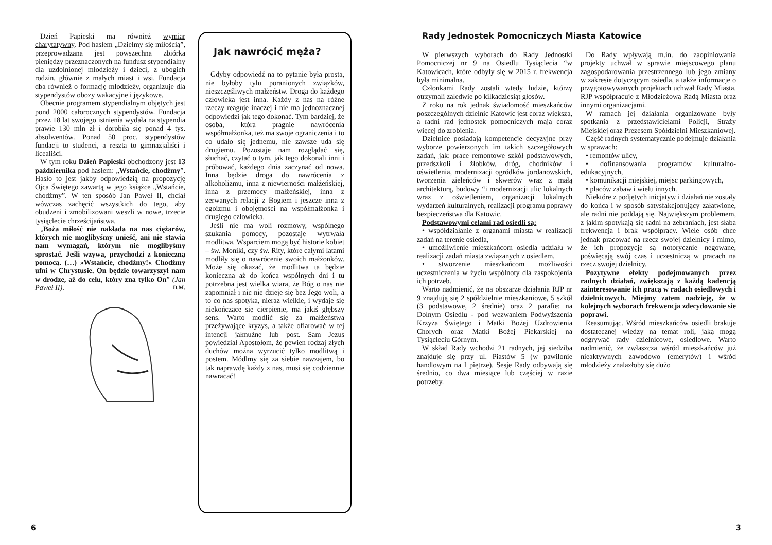Dzień Papieski ma również wymiar charytatywny. Pod hasłem „Dzielmy się miłością”, przeprowadzana jest powszechna zbiórka pieniędzy przeznaczonych na fundusz stypendialny dla uzdolnionej młodzieży i dzieci, z ubogich rodzin, głównie z małych miast i wsi. Fundacja dba również o formację młodzieży, organizuje dla stypendystów obozy wakacyjne i językowe.
Obecnie programem stypendialnym objętych jest pond 2000 całorocznych stypendystów. Fundacja przez 18 lat swojego istnienia wydała na stypendia prawie 130 mln zł i dorobiła się ponad 4 tys. absolwentów. Ponad 50 proc. stypendystów fundacji to studenci, a reszta to gimnazjaliści i licealiści.
W tym roku Dzień Papieski obchodzony jest 13 października pod hasłem: „Wstańcie, chodźmy”. Hasło to jest jakby odpowiedzią na propozycję Ojca Świętego zawartą w jego książce „Wstańcie, chodźmy”. W ten sposób Jan Paweł II, chciał wówczas zachęcić wszystkich do tego, aby obudzeni i zmobilizowani weszli w nowe, trzecie tysiąclecie chrześcijaństwa.
„Boża miłość nie nakłada na nas ciężarów, których nie moglibyśmy unieść, ani nie stawia nam wymagań, którym nie moglibyśmy sprostać. Jeśli wzywa, przychodzi z konieczną pomocą. (…) »Wstańcie, chodźmy!« Chodźmy ufni w Chrystusie. On będzie towarzyszył nam w drodze, aż do celu, który zna tylko On” (Jan Paweł II). D.M.
Jak nawrócić męża?
Gdyby odpowiedź na to pytanie była prosta, nie byłoby tylu poranionych związków, nieszczęśliwych małżeństw. Droga do każdego człowieka jest inna. Każdy z nas na różne rzeczy reaguje inaczej i nie ma jednoznacznej odpowiedzi jak tego dokonać. Tym bardziej, że osoba, która pragnie nawrócenia współmałżonka, też ma swoje ograniczenia i to co udało się jednemu, nie zawsze uda się drugiemu. Pozostaje nam rozglądać się, słuchać, czytać o tym, jak tego dokonali inni i próbować, każdego dnia zaczynać od nowa. Inna będzie droga do nawrócenia z alkoholizmu, inna z niewierności małżeńskiej, inna z przemocy małżeńskiej, inna z zerwanych relacji z Bogiem i jeszcze inna z egoizmu i obojętności na współmałżonka i drugiego człowieka.
Jeśli nie ma woli rozmowy, wspólnego szukania pomocy, pozostaje wytrwała modlitwa. Wsparciem mogą być historie kobiet – św. Moniki, czy św. Rity, które całymi latami modliły się o nawrócenie swoich małżonków. Może się okazać, że modlitwa ta będzie konieczna aż do końca wspólnych dni i tu potrzebna jest wielka wiara, że Bóg o nas nie zapomniał i nic nie dzieje się bez Jego woli, a to co nas spotyka, nieraz wielkie, i wydaje się niekończące się cierpienie, ma jakiś głębszy sens. Warto modlić się za małżeństwa przeżywające kryzys, a także ofiarować w tej intencji jałmużnę lub post. Sam Jezus powiedział Apostołom, że pewien rodzaj złych duchów można wyrzucić tylko modlitwą i postem. Módlmy się za siebie nawzajem, bo tak naprawdę każdy z nas, musi się codziennie nawracać!
6
Rady Jednostek Pomocniczych Miasta Katowice
W pierwszych wyborach do Rady Jednostki Pomocniczej nr 9 na Osiedlu Tysiąclecia “w Katowicach, które odbyły się w 2015 r. frekwencja była minimalna.
Członkami Rady zostali wtedy ludzie, którzy otrzymali zaledwie po kilkadziesiąt głosów.
Z roku na rok jednak świadomość mieszkańców poszczególnych dzielnic Katowic jest coraz większa, a radni rad jednostek pomocniczych mają coraz więcej do zrobienia.
Dzielnice posiadają kompetencje decyzyjne przy wyborze powierzonych im takich szczegółowych zadań, jak: prace remontowe szkół podstawowych, przedszkoli i żłobków, dróg, chodników i oświetlenia, modernizacji ogródków jordanowskich, tworzenia zieleńców i skwerów wraz z małą architekturą, budowy “i modernizacji ulic lokalnych wraz z oświetleniem, organizacji lokalnych wydarzeń kulturalnych, realizacji programu poprawy bezpieczeństwa dla Katowic.
Podstawowymi celami rad osiedli są:
• współdziałanie z organami miasta w realizacji zadań na terenie osiedla,
• umożliwienie mieszkańcom osiedla udziału w realizacji zadań miasta związanych z osiedlem,
• stworzenie mieszkańcom możliwości uczestniczenia w życiu wspólnoty dla zaspokojenia ich potrzeb.
Warto nadmienić, że na obszarze działania RJP nr 9 znajdują się 2 spółdzielnie mieszkaniowe, 5 szkół (3 podstawowe, 2 średnie) oraz 2 parafie: na Dolnym Osiedlu - pod wezwaniem Podwyższenia Krzyża Świętego i Matki Bożej Uzdrowienia Chorych oraz Matki Bożej Piekarskiej na Tysiącleciu Górnym.
W skład Rady wchodzi 21 radnych, jej siedziba znajduje się przy ul. Piastów 5 (w pawilonie handlowym na I piętrze). Sesje Rady odbywają się średnio, co dwa miesiące lub częściej w razie potrzeby.
Do Rady wpływają m.in. do zaopiniowania projekty uchwał w sprawie miejscowego planu zagospodarowania przestrzennego lub jego zmiany w zakresie dotyczącym osiedla, a także informacje o przygotowywanych projektach uchwał Rady Miasta. RJP współpracuje z Młodzieżową Radą Miasta oraz innymi organizacjami.
W ramach jej działania organizowane były spotkania z przedstawicielami Policji, Straży Miejskiej oraz Prezesem Spółdzielni Mieszkaniowej.
Część radnych systematycznie podejmuje działania w sprawach:
• remontów ulicy,
• dofinansowania programów kulturalno-edukacyjnych,
• komunikacji miejskiej, miejsc parkingowych,
• placów zabaw i wielu innych.
Niektóre z podjętych inicjatyw i działań nie zostały do końca i w sposób satysfakcjonujący załatwione, ale radni nie poddają się. Największym problemem, z jakim spotykają się radni na zebraniach, jest słaba frekwencja i brak współpracy. Wiele osób chce jednak pracować na rzecz swojej dzielnicy i mimo, że ich propozycje są notorycznie negowane, poświęcają swój czas i uczestniczą w pracach na rzecz swojej dzielnicy.
Pozytywne efekty podejmowanych przez radnych działań, zwiększają z każdą kadencją zainteresowanie ich pracą w radach osiedlowych i dzielnicowych. Miejmy zatem nadzieję, że w kolejnych wyborach frekwencja zdecydowanie sie poprawi.
Reasumując. Wśród mieszkańców osiedli brakuje dostatecznej wiedzy na temat roli, jaką mogą odgrywać rady dzielnicowe, osiedlowe. Warto nadmienić, że zwłaszcza wśród mieszkańców już nieaktywnych zawodowo (emerytów) i wśród młodzieży znalazłoby się dużo
3